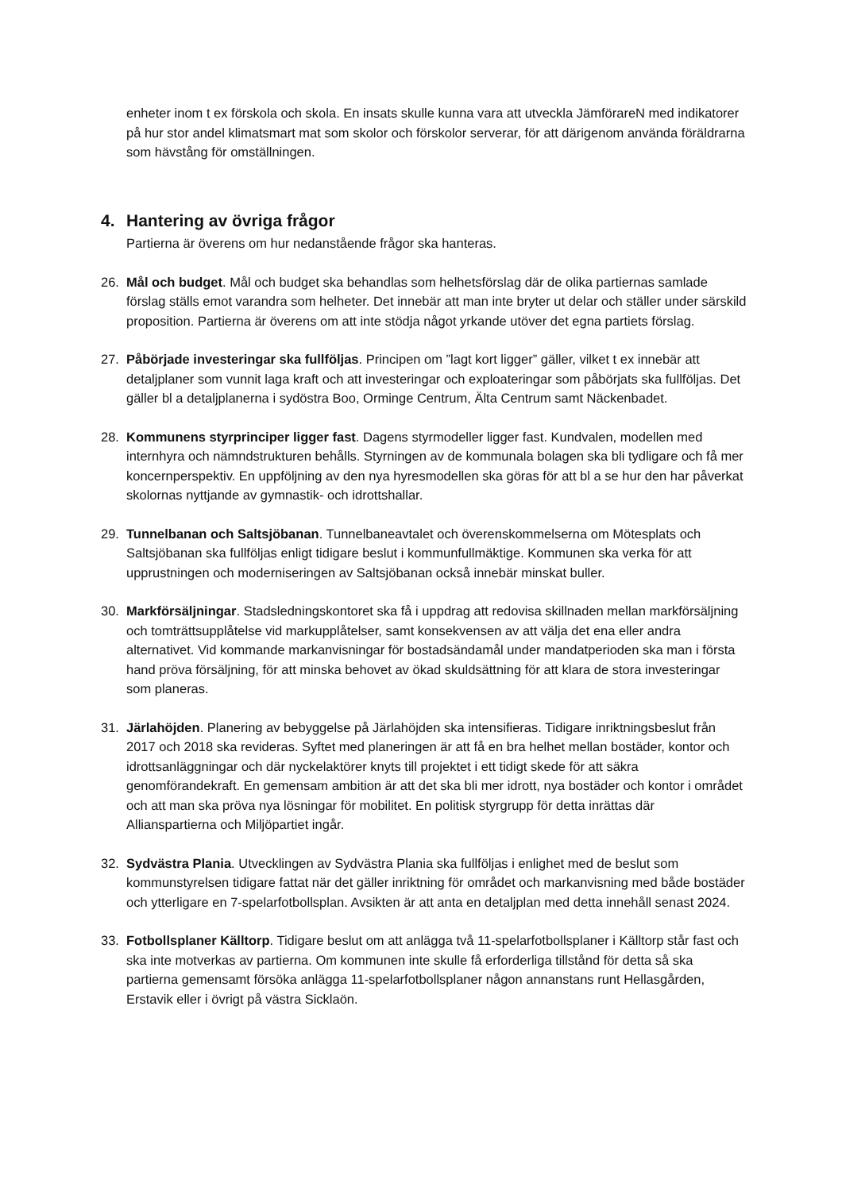enheter inom t ex förskola och skola. En insats skulle kunna vara att utveckla JämförareN med indikatorer på hur stor andel klimatsmart mat som skolor och förskolor serverar, för att därigenom använda föräldrarna som hävstång för omställningen.
4. Hantering av övriga frågor
Partierna är överens om hur nedanstående frågor ska hanteras.
26. Mål och budget. Mål och budget ska behandlas som helhetsförslag där de olika partiernas samlade förslag ställs emot varandra som helheter. Det innebär att man inte bryter ut delar och ställer under särskild proposition. Partierna är överens om att inte stödja något yrkande utöver det egna partiets förslag.
27. Påbörjade investeringar ska fullföljas. Principen om ”lagt kort ligger” gäller, vilket t ex innebär att detaljplaner som vunnit laga kraft och att investeringar och exploateringar som påbörjats ska fullföljas. Det gäller bl a detaljplanerna i sydöstra Boo, Orminge Centrum, Älta Centrum samt Näckenbadet.
28. Kommunens styrprinciper ligger fast. Dagens styrmodeller ligger fast. Kundvalen, modellen med internhyra och nämndstrukturen behålls. Styrningen av de kommunala bolagen ska bli tydligare och få mer koncernperspektiv. En uppföljning av den nya hyresmodellen ska göras för att bl a se hur den har påverkat skolornas nyttjande av gymnastik- och idrottshallar.
29. Tunnelbanan och Saltsjöbanan. Tunnelbaneavtalet och överenskommelserna om Mötesplats och Saltsjöbanan ska fullföljas enligt tidigare beslut i kommunfullmäktige. Kommunen ska verka för att upprustningen och moderniseringen av Saltsjöbanan också innebär minskat buller.
30. Markförsäljningar. Stadsledningskontoret ska få i uppdrag att redovisa skillnaden mellan markförsäljning och tomträttsupplåtelse vid markupplåtelser, samt konsekvensen av att välja det ena eller andra alternativet. Vid kommande markanvisningar för bostadsändamål under mandatperioden ska man i första hand pröva försäljning, för att minska behovet av ökad skuldsättning för att klara de stora investeringar som planeras.
31. Järlahöjden. Planering av bebyggelse på Järlahöjden ska intensifieras. Tidigare inriktningsbeslut från 2017 och 2018 ska revideras. Syftet med planeringen är att få en bra helhet mellan bostäder, kontor och idrottsanläggningar och där nyckelaktörer knyts till projektet i ett tidigt skede för att säkra genomförandekraft. En gemensam ambition är att det ska bli mer idrott, nya bostäder och kontor i området och att man ska pröva nya lösningar för mobilitet. En politisk styrgrupp för detta inrättas där Allianspartierna och Miljöpartiet ingår.
32. Sydvästra Plania. Utvecklingen av Sydvästra Plania ska fullföljas i enlighet med de beslut som kommunstyrelsen tidigare fattat när det gäller inriktning för området och markanvisning med både bostäder och ytterligare en 7-spelarfotbollsplan. Avsikten är att anta en detaljplan med detta innehåll senast 2024.
33. Fotbollsplaner Källtorp. Tidigare beslut om att anlägga två 11-spelarfotbollsplaner i Källtorp står fast och ska inte motverkas av partierna. Om kommunen inte skulle få erforderliga tillstånd för detta så ska partierna gemensamt försöka anlägga 11-spelarfotbollsplaner någon annanstans runt Hellasgården, Erstavik eller i övrigt på västra Sicklaön.